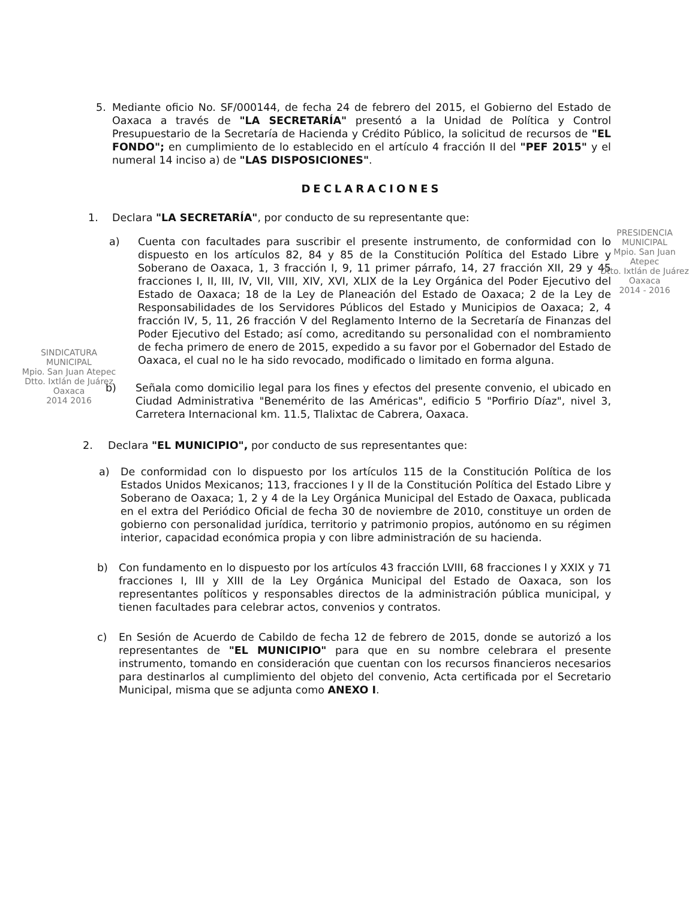PRESIDENCIA
MUNICIPAL
Mpio. San Juan Atepec
Dtto. Ixtlán de Juárez
Oaxaca
2014 - 2016
SINDICATURA
MUNICIPAL
Mpio. San Juan Atepec
Dtto. Ixtlán de Juárez
Oaxaca
2014 2016
5. Mediante oficio No. SF/000144, de fecha 24 de febrero del 2015, el Gobierno del Estado de Oaxaca a través de "LA SECRETARÍA" presentó a la Unidad de Política y Control Presupuestario de la Secretaría de Hacienda y Crédito Público, la solicitud de recursos de "EL FONDO"; en cumplimiento de lo establecido en el artículo 4 fracción II del "PEF 2015" y el numeral 14 inciso a) de "LAS DISPOSICIONES".
DECLARACIONES
1. Declara "LA SECRETARÍA", por conducto de su representante que:
a) Cuenta con facultades para suscribir el presente instrumento, de conformidad con lo dispuesto en los artículos 82, 84 y 85 de la Constitución Política del Estado Libre y Soberano de Oaxaca, 1, 3 fracción I, 9, 11 primer párrafo, 14, 27 fracción XII, 29 y 45 fracciones I, II, III, IV, VII, VIII, XIV, XVI, XLIX de la Ley Orgánica del Poder Ejecutivo del Estado de Oaxaca; 18 de la Ley de Planeación del Estado de Oaxaca; 2 de la Ley de Responsabilidades de los Servidores Públicos del Estado y Municipios de Oaxaca; 2, 4 fracción IV, 5, 11, 26 fracción V del Reglamento Interno de la Secretaría de Finanzas del Poder Ejecutivo del Estado; así como, acreditando su personalidad con el nombramiento de fecha primero de enero de 2015, expedido a su favor por el Gobernador del Estado de Oaxaca, el cual no le ha sido revocado, modificado o limitado en forma alguna.
b) Señala como domicilio legal para los fines y efectos del presente convenio, el ubicado en Ciudad Administrativa "Benemérito de las Américas", edificio 5 "Porfirio Díaz", nivel 3, Carretera Internacional km. 11.5, Tlalixtac de Cabrera, Oaxaca.
2. Declara "EL MUNICIPIO", por conducto de sus representantes que:
a) De conformidad con lo dispuesto por los artículos 115 de la Constitución Política de los Estados Unidos Mexicanos; 113, fracciones I y II de la Constitución Política del Estado Libre y Soberano de Oaxaca; 1, 2 y 4 de la Ley Orgánica Municipal del Estado de Oaxaca, publicada en el extra del Periódico Oficial de fecha 30 de noviembre de 2010, constituye un orden de gobierno con personalidad jurídica, territorio y patrimonio propios, autónomo en su régimen interior, capacidad económica propia y con libre administración de su hacienda.
b) Con fundamento en lo dispuesto por los artículos 43 fracción LVIII, 68 fracciones I y XXIX y 71 fracciones I, III y XIII de la Ley Orgánica Municipal del Estado de Oaxaca, son los representantes políticos y responsables directos de la administración pública municipal, y tienen facultades para celebrar actos, convenios y contratos.
c) En Sesión de Acuerdo de Cabildo de fecha 12 de febrero de 2015, donde se autorizó a los representantes de "EL MUNICIPIO" para que en su nombre celebrara el presente instrumento, tomando en consideración que cuentan con los recursos financieros necesarios para destinarlos al cumplimiento del objeto del convenio, Acta certificada por el Secretario Municipal, misma que se adjunta como ANEXO I.